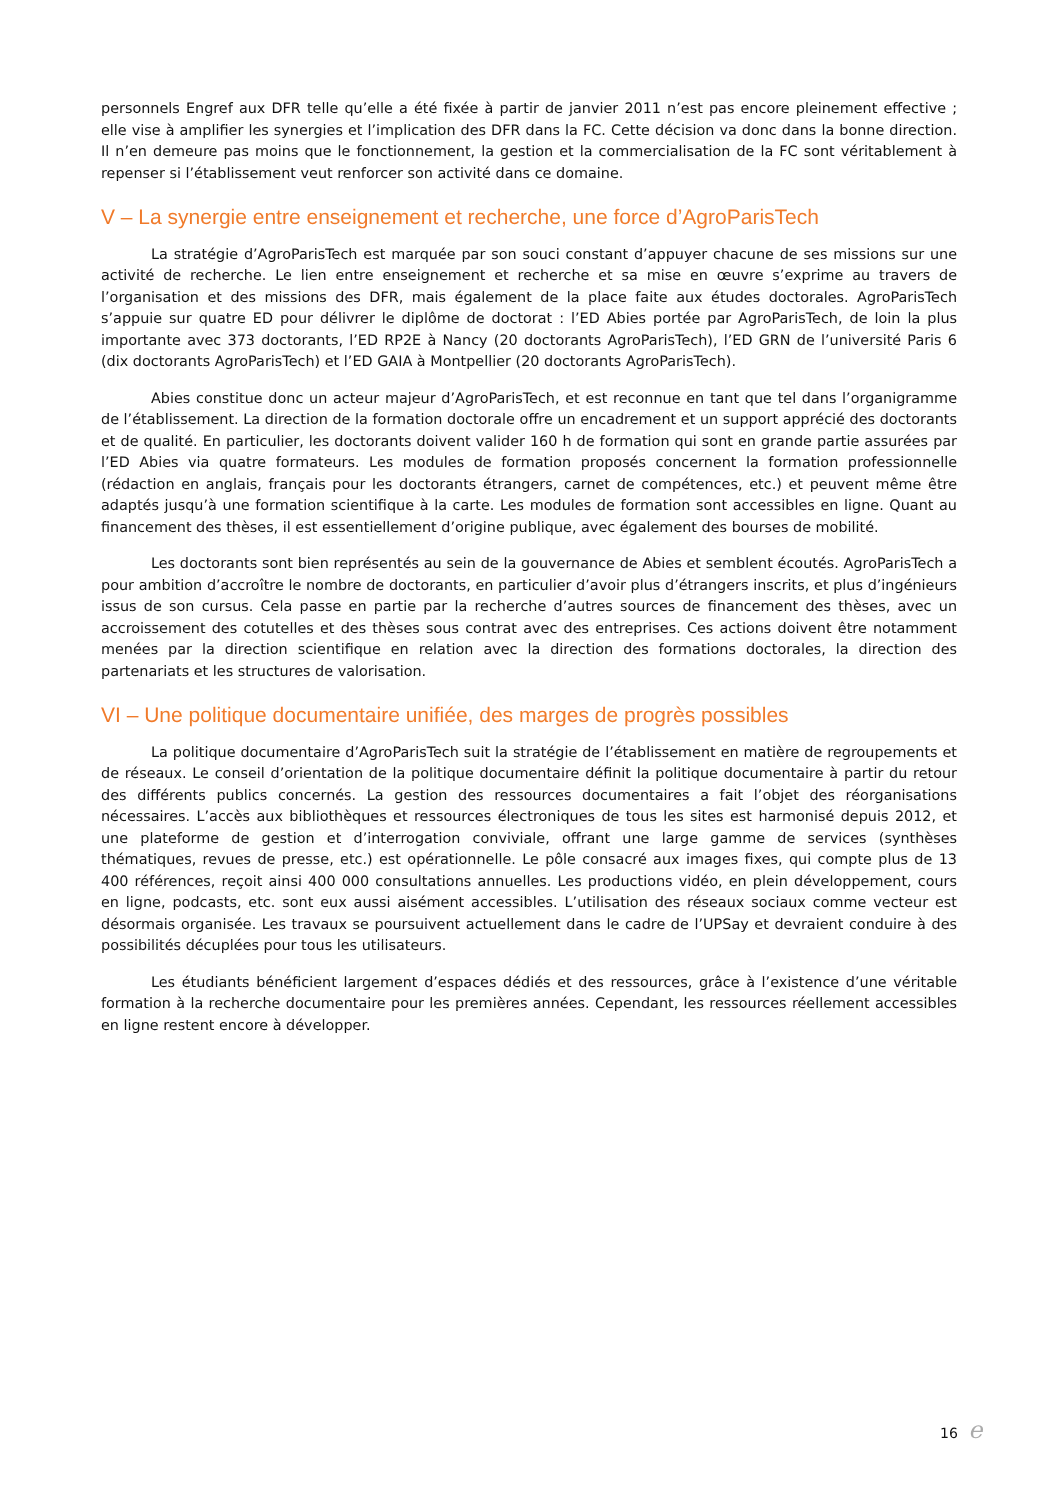personnels Engref aux DFR telle qu’elle a été fixée à partir de janvier 2011 n’est pas encore pleinement effective ; elle vise à amplifier les synergies et l’implication des DFR dans la FC. Cette décision va donc dans la bonne direction. Il n’en demeure pas moins que le fonctionnement, la gestion et la commercialisation de la FC sont véritablement à repenser si l’établissement veut renforcer son activité dans ce domaine.
V – La synergie entre enseignement et recherche, une force d’AgroParisTech
La stratégie d’AgroParisTech est marquée par son souci constant d’appuyer chacune de ses missions sur une activité de recherche. Le lien entre enseignement et recherche et sa mise en œuvre s’exprime au travers de l’organisation et des missions des DFR, mais également de la place faite aux études doctorales. AgroParisTech s’appuie sur quatre ED pour délivrer le diplôme de doctorat : l’ED Abies portée par AgroParisTech, de loin la plus importante avec 373 doctorants, l’ED RP2E à Nancy (20 doctorants AgroParisTech), l’ED GRN de l’université Paris 6 (dix doctorants AgroParisTech) et l’ED GAIA à Montpellier (20 doctorants AgroParisTech).
Abies constitue donc un acteur majeur d’AgroParisTech, et est reconnue en tant que tel dans l’organigramme de l’établissement. La direction de la formation doctorale offre un encadrement et un support apprécié des doctorants et de qualité. En particulier, les doctorants doivent valider 160 h de formation qui sont en grande partie assurées par l’ED Abies via quatre formateurs. Les modules de formation proposés concernent la formation professionnelle (rédaction en anglais, français pour les doctorants étrangers, carnet de compétences, etc.) et peuvent même être adaptés jusqu’à une formation scientifique à la carte. Les modules de formation sont accessibles en ligne. Quant au financement des thèses, il est essentiellement d’origine publique, avec également des bourses de mobilité.
Les doctorants sont bien représentés au sein de la gouvernance de Abies et semblent écoutés. AgroParisTech a pour ambition d’accroître le nombre de doctorants, en particulier d’avoir plus d’étrangers inscrits, et plus d’ingénieurs issus de son cursus. Cela passe en partie par la recherche d’autres sources de financement des thèses, avec un accroissement des cotutelles et des thèses sous contrat avec des entreprises. Ces actions doivent être notamment menées par la direction scientifique en relation avec la direction des formations doctorales, la direction des partenariats et les structures de valorisation.
VI – Une politique documentaire unifiée, des marges de progrès possibles
La politique documentaire d’AgroParisTech suit la stratégie de l’établissement en matière de regroupements et de réseaux. Le conseil d’orientation de la politique documentaire définit la politique documentaire à partir du retour des différents publics concernés. La gestion des ressources documentaires a fait l’objet des réorganisations nécessaires. L’accès aux bibliothèques et ressources électroniques de tous les sites est harmonisé depuis 2012, et une plateforme de gestion et d’interrogation conviviale, offrant une large gamme de services (synthèses thématiques, revues de presse, etc.) est opérationnelle. Le pôle consacré aux images fixes, qui compte plus de 13 400 références, reçoit ainsi 400 000 consultations annuelles. Les productions vidéo, en plein développement, cours en ligne, podcasts, etc. sont eux aussi aisément accessibles. L’utilisation des réseaux sociaux comme vecteur est désormais organisée. Les travaux se poursuivent actuellement dans le cadre de l’UPSay et devraient conduire à des possibilités décuplées pour tous les utilisateurs.
Les étudiants bénéficient largement d’espaces dédiés et des ressources, grâce à l’existence d’une véritable formation à la recherche documentaire pour les premières années. Cependant, les ressources réellement accessibles en ligne restent encore à développer.
16 e